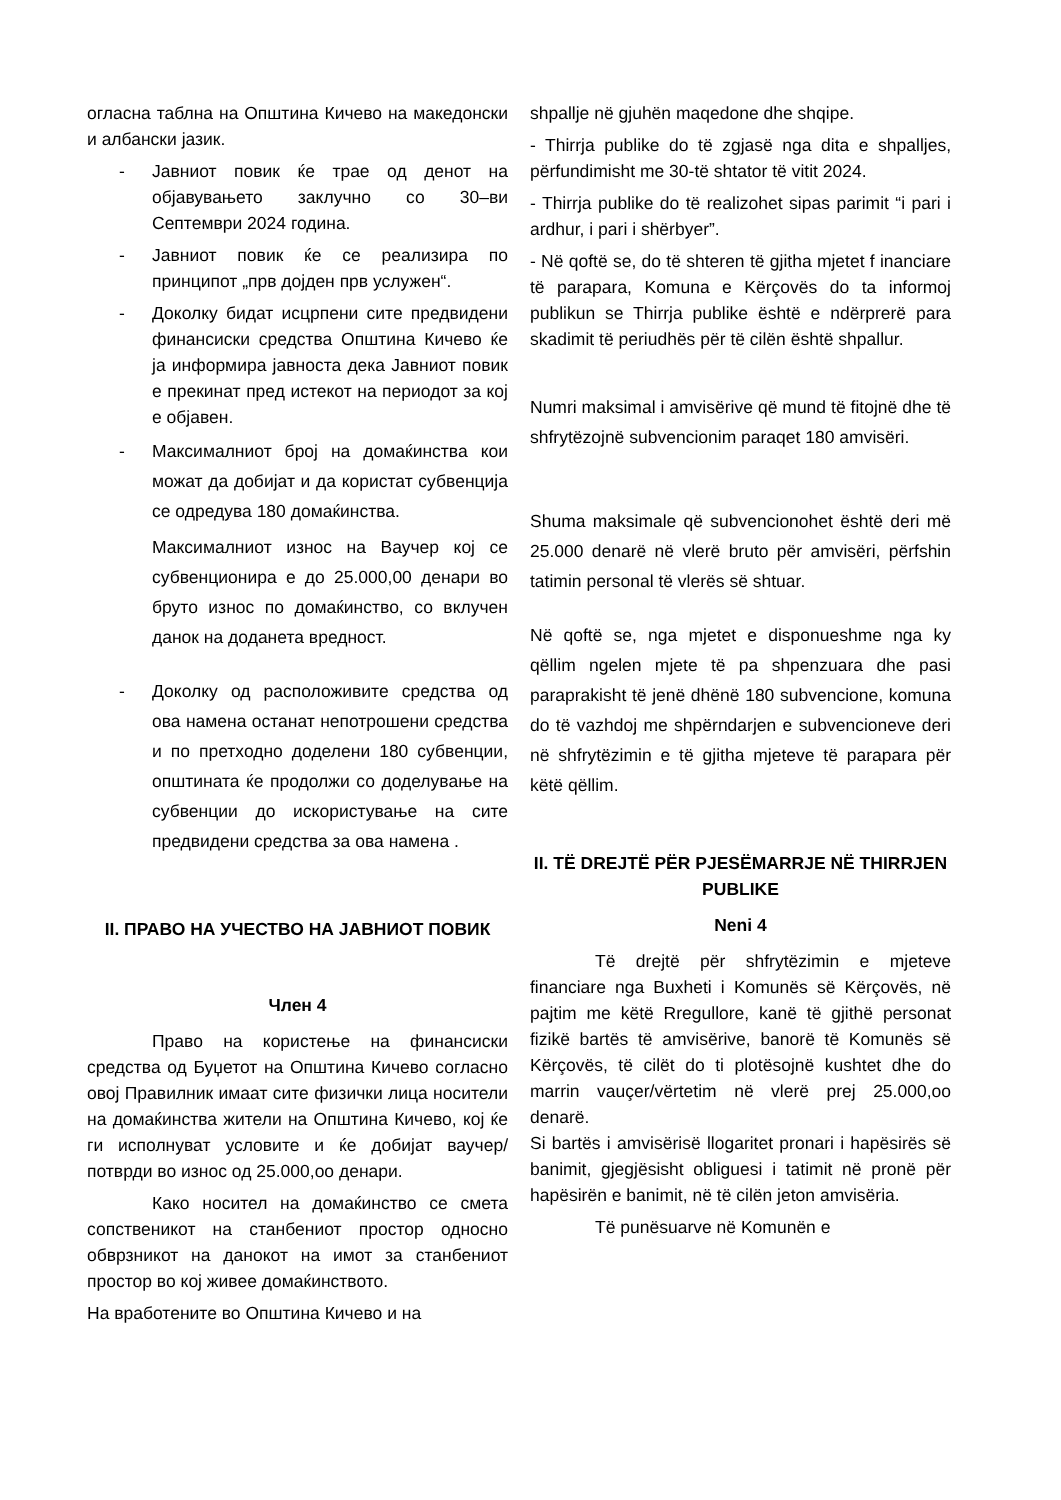огласна таблна на Општина Кичево на македонски и албански јазик.
- Јавниот повик ќе трае од денот на објавувањето заклучно со 30–ви Септември 2024 година.
- Јавниот повик ќе се реализира по принципот „прв дојден прв услужен“.
- Доколку бидат исцрпени сите предвидени финансиски средства Општина Кичево ќе ја информира јавноста дека Јавниот повик е прекинат пред истекот на периодот за кој е објавен.
- Максималниот број на домаќинства кои можат да добијат и да користат субвенција се одредува 180 домаќинства.
Максималниот износ на Ваучер кој се субвенционира е до 25.000,00 денари во бруто износ по домаќинство, со вклучен данок на доданета вредност.
- Доколку од расположивите средства од ова намена останат непотрошени средства и по претходно доделени 180 субвенции, општината ќе продолжи со доделување на субвенции до искористување на сите предвидени средства за ова намена .
II. ПРАВО НА УЧЕСТВО НА ЈАВНИОТ ПОВИК
Член 4
Право на користење на финансиски средства од Буџетот на Општина Кичево согласно овој Правилник имаат сите физички лица носители на домаќинства жители на Општина Кичево, кој ќе ги исполнуват условите и ќе добијат ваучер/потврди во износ од 25.000,оо денари.
Како носител на домаќинство се смета сопственикот на станбениот простор односно обврзникот на данокот на имот за станбениот простор во кој живее домаќинството.
На вработените во Општина Кичево и на
shpallje në gjuhën maqedone dhe shqipe.
- Thirrja publike do të zgjasë nga dita e shpalljes, përfundimisht me 30-të shtator të vitit 2024.
- Thirrja publike do të realizohet sipas parimit “i pari i ardhur, i pari i shërbyer”.
- Në qoftë se, do të shteren të gjitha mjetet f inanciare të parapara, Komuna e Kërçovës do ta informoj publikun se Thirrja publike është e ndërprerë para skadimit të periudhës për të cilën është shpallur.
Numri maksimal i amvisërive që mund të fitojnë dhe të shfrytëzojnë subvencionim paraqet 180 amvisëri.
Shuma maksimale që subvencionohet është deri më 25.000 denarë në vlerë bruto për amvisëri, përfshin tatimin personal të vlerës së shtuar.
Në qoftë se, nga mjetet e disponueshme nga ky qëllim ngelen mjete të pa shpenzuara dhe pasi paraprakisht të jenë dhënë 180 subvencione, komuna do të vazhdoj me shpërndarjen e subvencioneve deri në shfrytëzimin e të gjitha mjeteve të parapara për këtë qëllim.
II. TË DREJTË PËR PJESËMARRJE NË THIRRJEN PUBLIKE
Neni 4
Të drejtë për shfrytëzimin e mjeteve financiare nga Buxheti i Komunës së Kërçovës, në pajtim me këtë Rregullore, kanë të gjithë personat fizikë bartës të amvisërive, banorë të Komunës së Kërçovës, të cilët do ti plotësojnë kushtet dhe do marrin vauçer/vërtetim në vlerë prej 25.000,oo denarë.
Si bartës i amvisërisë llogaritet pronari i hapësirës së banimit, gjegjësisht obliguesi i tatimit në pronë për hapësirën e banimit, në të cilën jeton amvisëria.
Të punësuarve në Komunën e